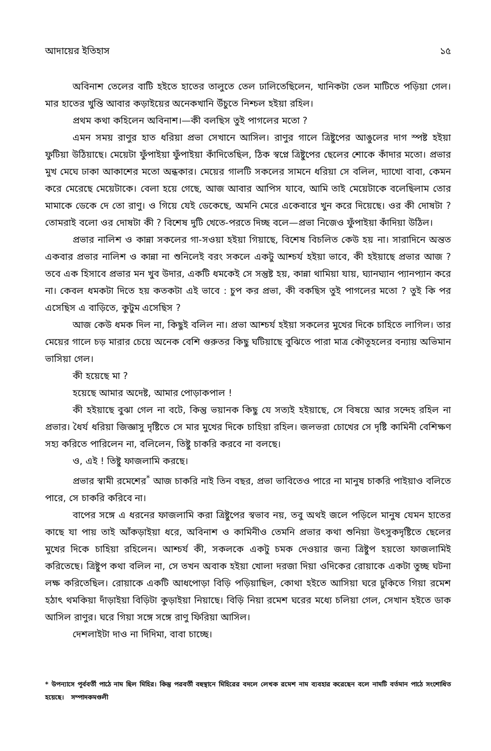আদায়ের ইতিহাস ১৫
অবিনাশ তেলের বাটি হইতে হাতের তালুতে তেল ঢালিতেছিলেন, খানিকটা তেল মাটিতে পড়িয়া গেল। মার হাতের খুন্তি আবার কড়াইয়ের অনেকখানি উঁচুতে নিশ্চল হইয়া রহিল।
প্রথম কথা কহিলেন অবিনাশ।—কী বলছিস তুই পাগলের মতো ?
এমন সময় রাণুর হাত ধরিয়া প্রভা সেখানে আসিল। রাণুর গালে ত্রিষ্টুপের আঙুলের দাগ স্পষ্ট হইয়া ফুটিয়া উঠিয়াছে। মেয়েটা ফুঁপাইয়া ফুঁপাইয়া কাঁদিতেছিল, ঠিক স্বপ্নে ত্রিষ্টুপের ছেলের শোকে কাঁদার মতো। প্রভার মুখ মেঘে ঢাকা আকাশের মতো অন্ধকার। মেয়ের গালটি সকলের সামনে ধরিয়া সে বলিল, দ্যাখো বাবা, কেমন করে মেরেছে মেয়েটাকে। বেলা হয়ে গেছে, আজ আবার আপিস যাবে, আমি তাই মেয়েটাকে বলেছিলাম তোর মামাকে ডেকে দে তো রাণু। ও গিয়ে যেই ডেকেছে, অমনি মেরে একেবারে খুন করে দিয়েছে। ওর কী দোষটা ? তোমরাই বলো ওর দোষটা কী ? বিশেষ দুটি খেতে-পরতে দিচ্ছ বলে—প্রভা নিজেও ফুঁপাইয়া কাঁদিয়া উঠিল।
প্রভার নালিশ ও কান্না সকলের গা-সওয়া হইয়া গিয়াছে, বিশেষ বিচলিত কেউ হয় না। সারাদিনে অন্তত একবার প্রভার নালিশ ও কান্না না শুনিলেই বরং সকলে একটু আশ্চর্য হইয়া ভাবে, কী হইয়াছে প্রভার আজ ? তবে এক হিসাবে প্রভার মন খুব উদার, একটি ধমকেই সে সন্তুষ্ট হয়, কান্না থামিয়া যায়, ঘ্যানঘ্যান প্যানপ্যান করে না। কেবল ধমকটা দিতে হয় কতকটা এই ভাবে : চুপ কর প্রভা, কী বকছিস তুই পাগলের মতো ? তুই কি পর এসেছিস এ বাড়িতে, কুটুম এসেছিস ?
আজ কেউ ধমক দিল না, কিছুই বলিল না। প্রভা আশ্চর্য হইয়া সকলের মুখের দিকে চাহিতে লাগিল। তার মেয়ের গালে চড় মারার চেয়ে অনেক বেশি গুরুতর কিছু ঘটিয়াছে বুঝিতে পারা মাত্র কৌতূহলের বন্যায় অভিমান ভাসিয়া গেল।
কী হয়েছে মা ?
হয়েছে আমার অদেষ্ট, আমার পোড়াকপাল !
কী হইয়াছে বুঝা গেল না বটে, কিন্তু ভয়ানক কিছু যে সত্যই হইয়াছে, সে বিষয়ে আর সন্দেহ রহিল না প্রভার। ধৈর্য ধরিয়া জিজ্ঞাসু দৃষ্টিতে সে মার মুখের দিকে চাহিয়া রহিল। জলভরা চোখের সে দৃষ্টি কামিনী বেশিক্ষণ সহ্য করিতে পারিলেন না, বলিলেন, তিষ্টু চাকরি করবে না বলছে।
ও, এই ! তিষ্টু ফাজলামি করছে।
প্রভার স্বামী রমেশের<sup>*</sup> আজ চাকরি নাই তিন বছর, প্রভা ভাবিতেও পারে না মানুষ চাকরি পাইয়াও বলিতে পারে, সে চাকরি করিবে না।
বাপের সঙ্গে এ ধরনের ফাজলামি করা ত্রিষ্টুপের স্বভাব নয়, তবু অথই জলে পড়িলে মানুষ যেমন হাতের কাছে যা পায় তাই আঁকড়াইয়া ধরে, অবিনাশ ও কামিনীও তেমনি প্রভার কথা শুনিয়া উৎসুকদৃষ্টিতে ছেলের মুখের দিকে চাহিয়া রহিলেন। আশ্চর্য কী, সকলকে একটু চমক দেওয়ার জন্য ত্রিষ্টুপ হয়তো ফাজলামিই করিতেছে। ত্রিষ্টুপ কথা বলিল না, সে তখন অবাক হইয়া খোলা দরজা দিয়া ওদিকের রোয়াকে একটা তুচ্ছ ঘটনা লক্ষ করিতেছিল। রোয়াকে একটি আধপোড়া বিড়ি পড়িয়াছিল, কোথা হইতে আসিয়া ঘরে ঢুকিতে গিয়া রমেশ হঠাৎ থমকিয়া দাঁড়াইয়া বিড়িটা কুড়াইয়া নিয়াছে। বিড়ি নিয়া রমেশ ঘরের মধ্যে চলিয়া গেল, সেখান হইতে ডাক আসিল রাণুর। ঘরে গিয়া সঙ্গে সঙ্গে রাণু ফিরিয়া আসিল।
দেশলাইটা দাও না দিদিমা, বাবা চাচ্ছে।
* উপন্যাসে পূর্ববর্তী পাঠে নাম ছিল মিহির। কিন্তু পরবর্তী বহুস্থানে মিহিরের বদলে লেখক রমেশ নাম ব্যবহার করেছেন বলে নামটি বর্তমান পাঠে সংশোধিত হয়েছে। সম্পাদকমণ্ডলী